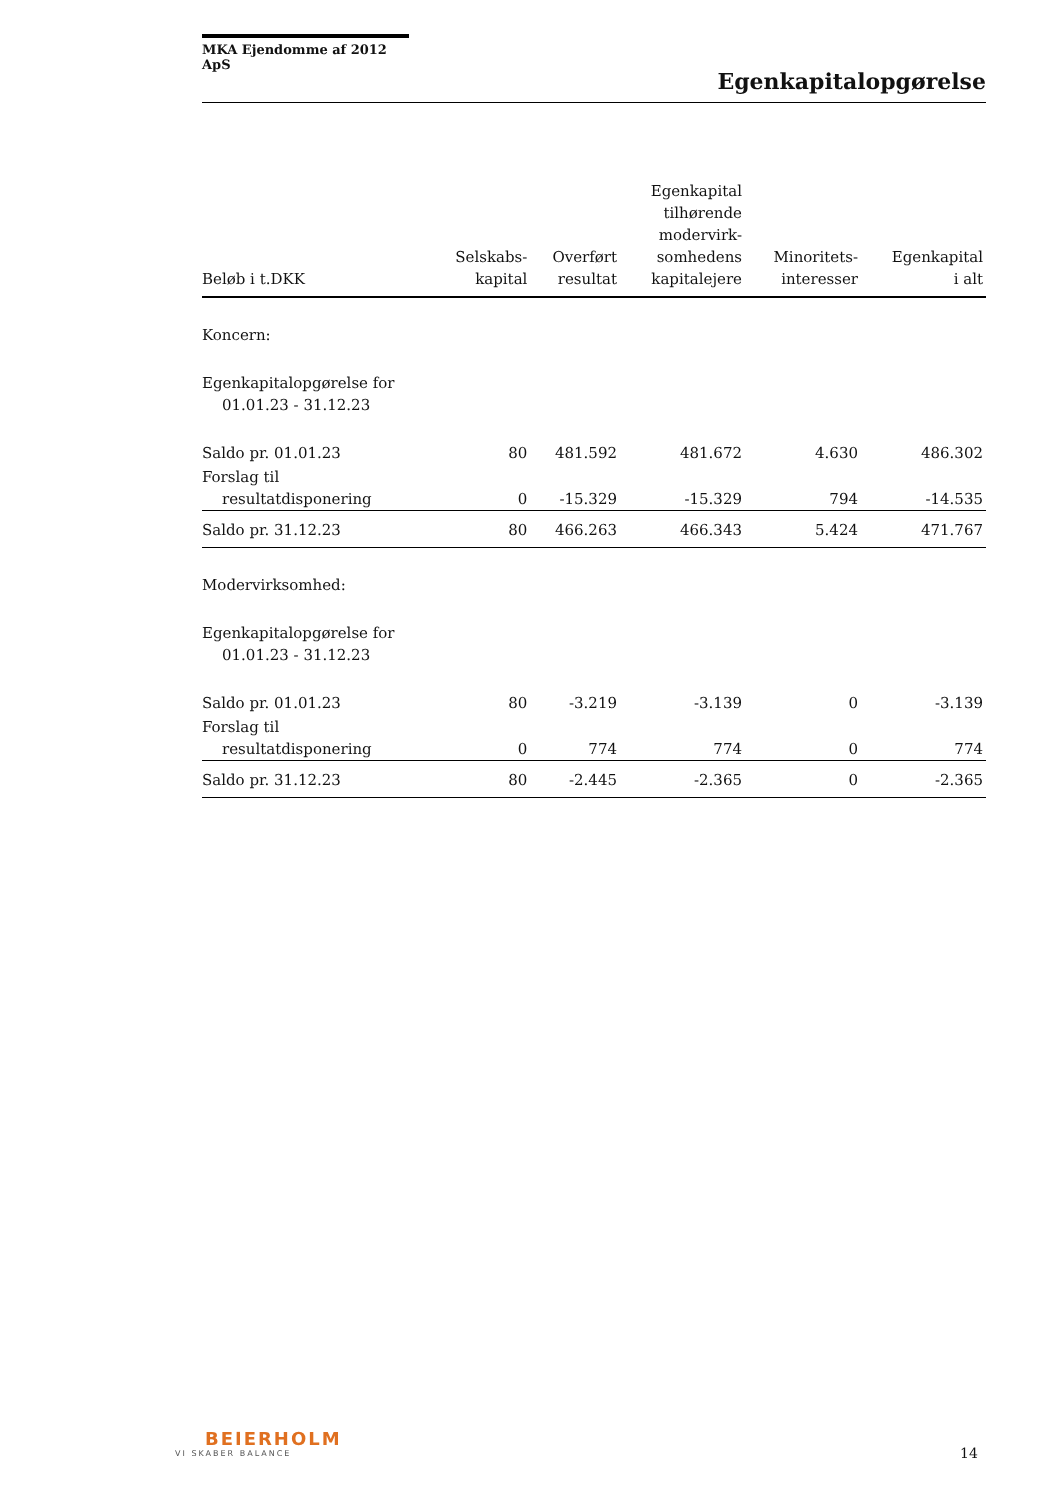MKA Ejendomme af 2012 ApS
Egenkapitalopgørelse
| Beløb i t.DKK | Selskabs- kapital | Overført resultat | Egenkapital tilhørende modervirk- somhedens kapitalejere | Minoritets- interesser | Egenkapital i alt |
| --- | --- | --- | --- | --- | --- |
| Koncern: | | | | | |
| Egenkapitalopgørelse for 01.01.23 - 31.12.23 | | | | | |
| Saldo pr. 01.01.23 | 80 | 481.592 | 481.672 | 4.630 | 486.302 |
| Forslag til resultatdisponering | 0 | -15.329 | -15.329 | 794 | -14.535 |
| Saldo pr. 31.12.23 | 80 | 466.263 | 466.343 | 5.424 | 471.767 |
| Modervirksomhed: | | | | | |
| Egenkapitalopgørelse for 01.01.23 - 31.12.23 | | | | | |
| Saldo pr. 01.01.23 | 80 | -3.219 | -3.139 | 0 | -3.139 |
| Forslag til resultatdisponering | 0 | 774 | 774 | 0 | 774 |
| Saldo pr. 31.12.23 | 80 | -2.445 | -2.365 | 0 | -2.365 |
BEIERHOLM
VI SKABER BALANCE
14